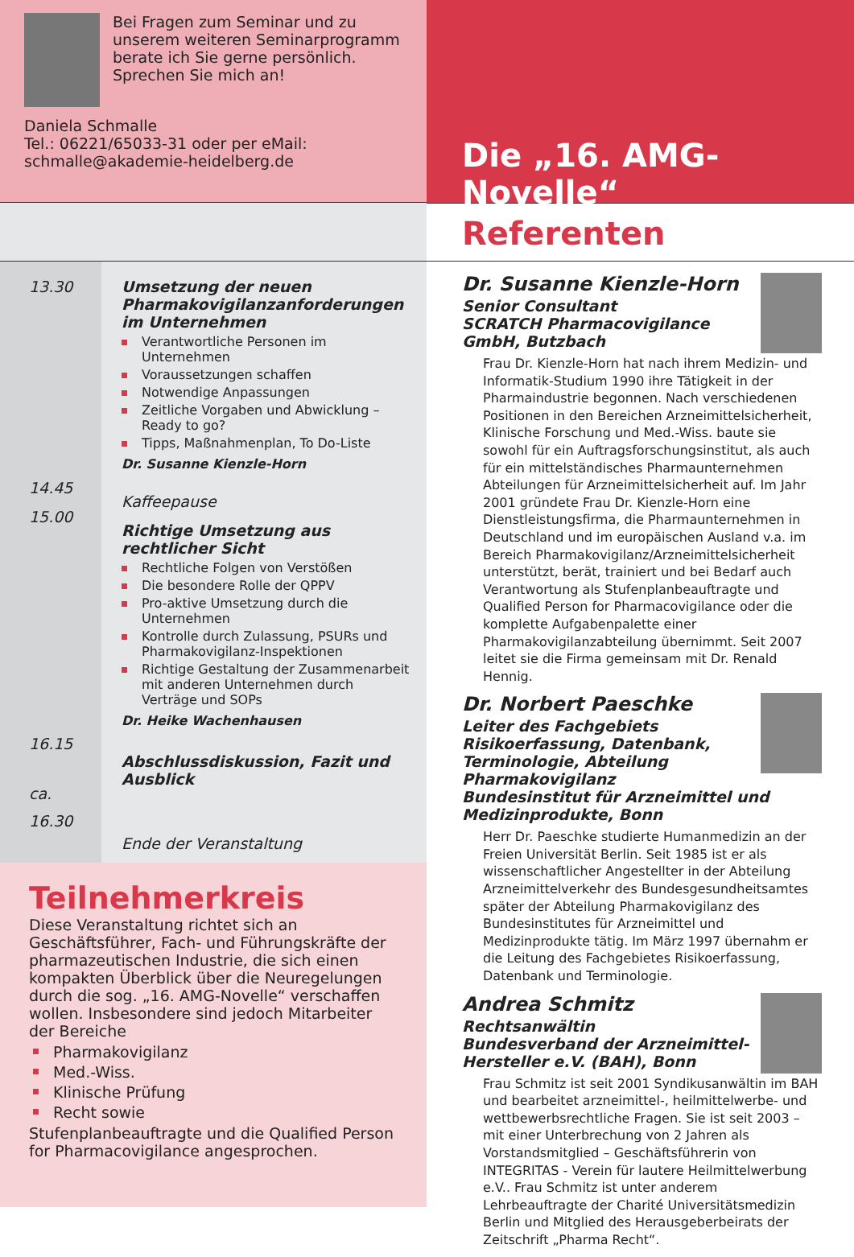Bei Fragen zum Seminar und zu unserem weiteren Seminarprogramm berate ich Sie gerne persönlich. Sprechen Sie mich an!
Daniela Schmalle
Tel.: 06221/65033-31 oder per eMail:
schmalle@akademie-heidelberg.de
13.30
14.45
15.00
16.15
ca.
16.30
Umsetzung der neuen Pharmakovigilanzanforderungen im Unternehmen
Verantwortliche Personen im Unternehmen
Voraussetzungen schaffen
Notwendige Anpassungen
Zeitliche Vorgaben und Abwicklung – Ready to go?
Tipps, Maßnahmenplan, To Do-Liste
Dr. Susanne Kienzle-Horn
Kaffeepause
Richtige Umsetzung aus rechtlicher Sicht
Rechtliche Folgen von Verstößen
Die besondere Rolle der QPPV
Pro-aktive Umsetzung durch die Unternehmen
Kontrolle durch Zulassung, PSURs und Pharmakovigilanz-Inspektionen
Richtige Gestaltung der Zusammenarbeit mit anderen Unternehmen durch Verträge und SOPs
Dr. Heike Wachenhausen
Abschlussdiskussion, Fazit und Ausblick
Ende der Veranstaltung
Teilnehmerkreis
Diese Veranstaltung richtet sich an Geschäftsführer, Fach- und Führungskräfte der pharmazeutischen Industrie, die sich einen kompakten Überblick über die Neuregelungen durch die sog. „16. AMG-Novelle“ verschaffen wollen. Insbesondere sind jedoch Mitarbeiter der Bereiche
Pharmakovigilanz
Med.-Wiss.
Klinische Prüfung
Recht sowie
Stufenplanbeauftragte und die Qualified Person for Pharmacovigilance angesprochen.
Die „16. AMG-Novelle“
Referenten
Dr. Susanne Kienzle-Horn
Senior Consultant
SCRATCH Pharmacovigilance GmbH, Butzbach
Frau Dr. Kienzle-Horn hat nach ihrem Medizin- und Informatik-Studium 1990 ihre Tätigkeit in der Pharmaindustrie begonnen. Nach verschiedenen Positionen in den Bereichen Arzneimittelsicherheit, Klinische Forschung und Med.-Wiss. baute sie sowohl für ein Auftragsforschungsinstitut, als auch für ein mittelständisches Pharmaunternehmen Abteilungen für Arzneimittelsicherheit auf. Im Jahr 2001 gründete Frau Dr. Kienzle-Horn eine Dienstleistungsfirma, die Pharmaunternehmen in Deutschland und im europäischen Ausland v.a. im Bereich Pharmakovigilanz/Arzneimittelsicherheit unterstützt, berät, trainiert und bei Bedarf auch Verantwortung als Stufenplanbeauftragte und Qualified Person for Pharmacovigilance oder die komplette Aufgabenpalette einer Pharmakovigilanzabteilung übernimmt. Seit 2007 leitet sie die Firma gemeinsam mit Dr. Renald Hennig.
Dr. Norbert Paeschke
Leiter des Fachgebiets Risikoerfassung, Datenbank, Terminologie, Abteilung Pharmakovigilanz
Bundesinstitut für Arzneimittel und Medizinprodukte, Bonn
Herr Dr. Paeschke studierte Humanmedizin an der Freien Universität Berlin. Seit 1985 ist er als wissenschaftlicher Angestellter in der Abteilung Arzneimittelverkehr des Bundesgesundheitsamtes später der Abteilung Pharmakovigilanz des Bundesinstitutes für Arzneimittel und Medizinprodukte tätig. Im März 1997 übernahm er die Leitung des Fachgebietes Risikoerfassung, Datenbank und Terminologie.
Andrea Schmitz
Rechtsanwältin
Bundesverband der Arzneimittel-Hersteller e.V. (BAH), Bonn
Frau Schmitz ist seit 2001 Syndikusanwältin im BAH und bearbeitet arzneimittel-, heilmittelwerbe- und wettbewerbsrechtliche Fragen. Sie ist seit 2003 – mit einer Unterbrechung von 2 Jahren als Vorstandsmitglied – Geschäftsführerin von INTEGRITAS - Verein für lautere Heilmittelwerbung e.V.. Frau Schmitz ist unter anderem Lehrbeauftragte der Charité Universitätsmedizin Berlin und Mitglied des Herausgeberbeirats der Zeitschrift „Pharma Recht“.